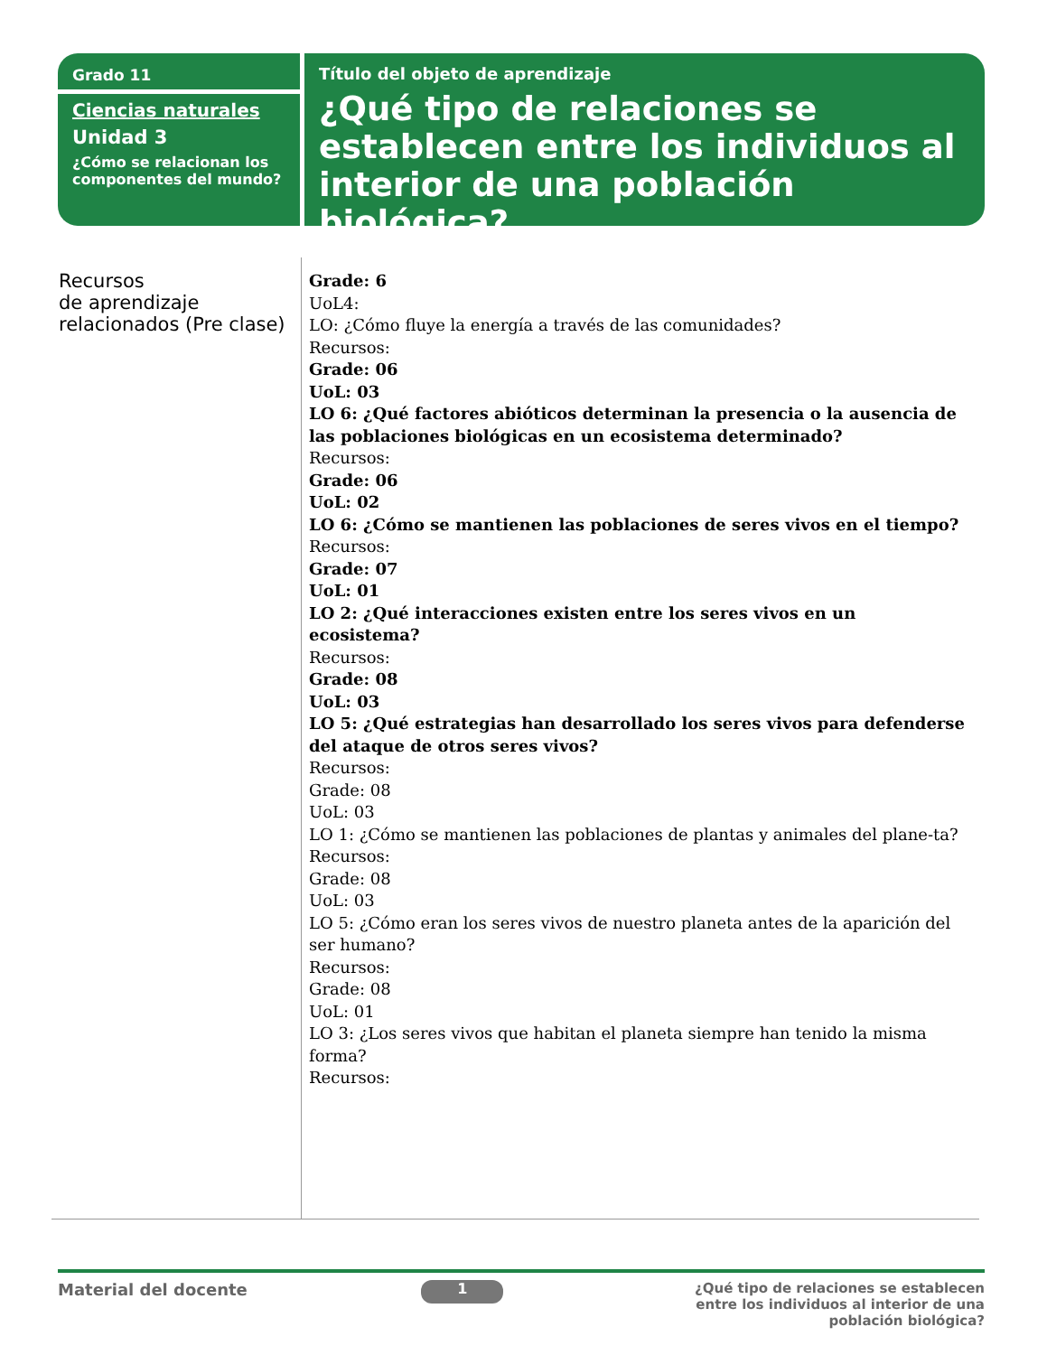Grado 11
Ciencias naturales
Unidad 3
¿Cómo se relacionan los componentes del mundo?
Título del objeto de aprendizaje
¿Qué tipo de relaciones se establecen entre los individuos al interior de una población biológica?
| Recursos de aprendizaje relacionados (Pre clase) | Grade: 6 UoL4: LO: ¿Cómo fluye la energía a través de las comunidades? Recursos: Grade: 06 UoL: 03 LO 6: ¿Qué factores abióticos determinan la presencia o la ausencia de las poblaciones biológicas en un ecosistema determinado? Recursos: Grade: 06 UoL: 02 LO 6: ¿Cómo se mantienen las poblaciones de seres vivos en el tiempo? Recursos: Grade: 07 UoL: 01 LO 2: ¿Qué interacciones existen entre los seres vivos en un ecosistema? Recursos: Grade: 08 UoL: 03 LO 5: ¿Qué estrategias han desarrollado los seres vivos para defenderse del ataque de otros seres vivos? Recursos: Grade: 08 UoL: 03 LO 1: ¿Cómo se mantienen las poblaciones de plantas y animales del plane-ta? Recursos: Grade: 08 UoL: 03 LO 5: ¿Cómo eran los seres vivos de nuestro planeta antes de la aparición del ser humano? Recursos: Grade: 08 UoL: 01 LO 3: ¿Los seres vivos que habitan el planeta siempre han tenido la misma forma? Recursos: |
Material del docente
1
¿Qué tipo de relaciones se establecen entre los individuos al interior de una población biológica?